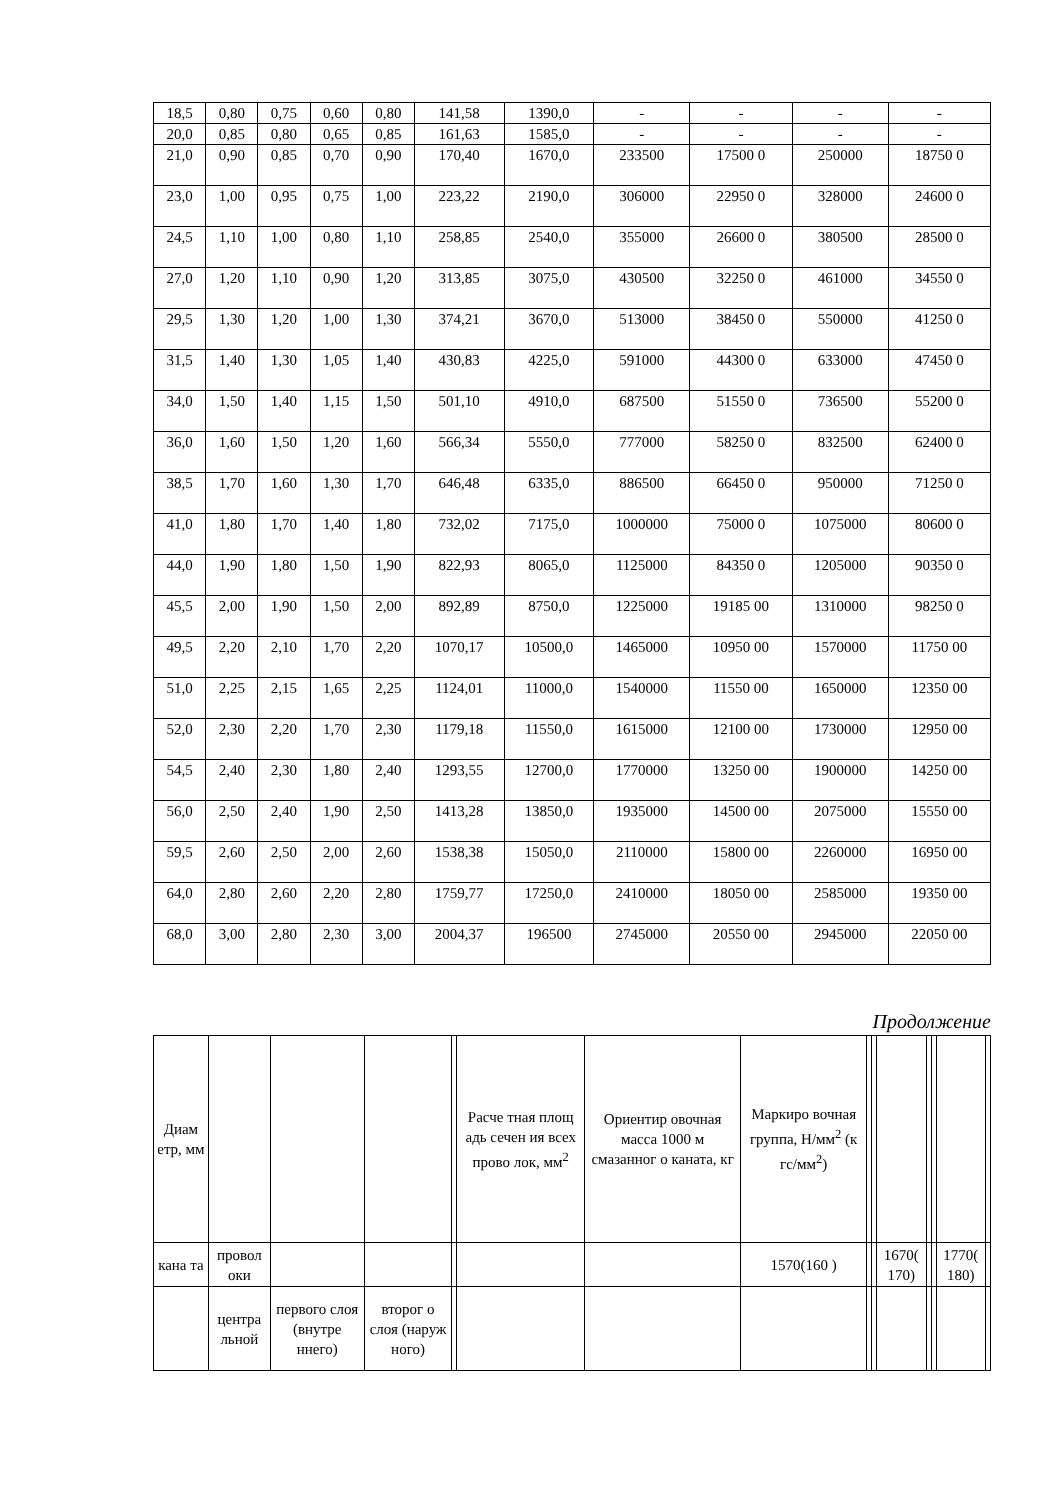| 18,5 | 0,80 | 0,75 | 0,60 | 0,80 | 141,58 | 1390,0 | - | - | - | - |
| 20,0 | 0,85 | 0,80 | 0,65 | 0,85 | 161,63 | 1585,0 | - | - | - | - |
| 21,0 | 0,90 | 0,85 | 0,70 | 0,90 | 170,40 | 1670,0 | 233500 | 17500 0 | 250000 | 18750 0 |
| 23,0 | 1,00 | 0,95 | 0,75 | 1,00 | 223,22 | 2190,0 | 306000 | 22950 0 | 328000 | 24600 0 |
| 24,5 | 1,10 | 1,00 | 0,80 | 1,10 | 258,85 | 2540,0 | 355000 | 26600 0 | 380500 | 28500 0 |
| 27,0 | 1,20 | 1,10 | 0,90 | 1,20 | 313,85 | 3075,0 | 430500 | 32250 0 | 461000 | 34550 0 |
| 29,5 | 1,30 | 1,20 | 1,00 | 1,30 | 374,21 | 3670,0 | 513000 | 38450 0 | 550000 | 41250 0 |
| 31,5 | 1,40 | 1,30 | 1,05 | 1,40 | 430,83 | 4225,0 | 591000 | 44300 0 | 633000 | 47450 0 |
| 34,0 | 1,50 | 1,40 | 1,15 | 1,50 | 501,10 | 4910,0 | 687500 | 51550 0 | 736500 | 55200 0 |
| 36,0 | 1,60 | 1,50 | 1,20 | 1,60 | 566,34 | 5550,0 | 777000 | 58250 0 | 832500 | 62400 0 |
| 38,5 | 1,70 | 1,60 | 1,30 | 1,70 | 646,48 | 6335,0 | 886500 | 66450 0 | 950000 | 71250 0 |
| 41,0 | 1,80 | 1,70 | 1,40 | 1,80 | 732,02 | 7175,0 | 1000000 | 75000 0 | 1075000 | 80600 0 |
| 44,0 | 1,90 | 1,80 | 1,50 | 1,90 | 822,93 | 8065,0 | 1125000 | 84350 0 | 1205000 | 90350 0 |
| 45,5 | 2,00 | 1,90 | 1,50 | 2,00 | 892,89 | 8750,0 | 1225000 | 19185 00 | 1310000 | 98250 0 |
| 49,5 | 2,20 | 2,10 | 1,70 | 2,20 | 1070,17 | 10500,0 | 1465000 | 10950 00 | 1570000 | 11750 00 |
| 51,0 | 2,25 | 2,15 | 1,65 | 2,25 | 1124,01 | 11000,0 | 1540000 | 11550 00 | 1650000 | 12350 00 |
| 52,0 | 2,30 | 2,20 | 1,70 | 2,30 | 1179,18 | 11550,0 | 1615000 | 12100 00 | 1730000 | 12950 00 |
| 54,5 | 2,40 | 2,30 | 1,80 | 2,40 | 1293,55 | 12700,0 | 1770000 | 13250 00 | 1900000 | 14250 00 |
| 56,0 | 2,50 | 2,40 | 1,90 | 2,50 | 1413,28 | 13850,0 | 1935000 | 14500 00 | 2075000 | 15550 00 |
| 59,5 | 2,60 | 2,50 | 2,00 | 2,60 | 1538,38 | 15050,0 | 2110000 | 15800 00 | 2260000 | 16950 00 |
| 64,0 | 2,80 | 2,60 | 2,20 | 2,80 | 1759,77 | 17250,0 | 2410000 | 18050 00 | 2585000 | 19350 00 |
| 68,0 | 3,00 | 2,80 | 2,30 | 3,00 | 2004,37 | 196500 | 2745000 | 20550 00 | 2945000 | 22050 00 |
Продолжение
| Диам етр, мм | | | | | Расче тная площ адь сечен ия всех прово лок, мм<sup>2</sup> | Ориентир овочная масса 1000 м смазанног о каната, кг | Маркиро вочная группа, Н/мм<sup>2</sup> (к гс/мм<sup>2</sup>) | | | | | | | |
| кана та | провол оки | | | | | | 1570(160 ) | | | 1670( 170) | | | 1770( 180) | |
| | центра льной | первого слоя (внутре ннего) | второг о слоя (наруж ного) | | | | | | | | | | | |